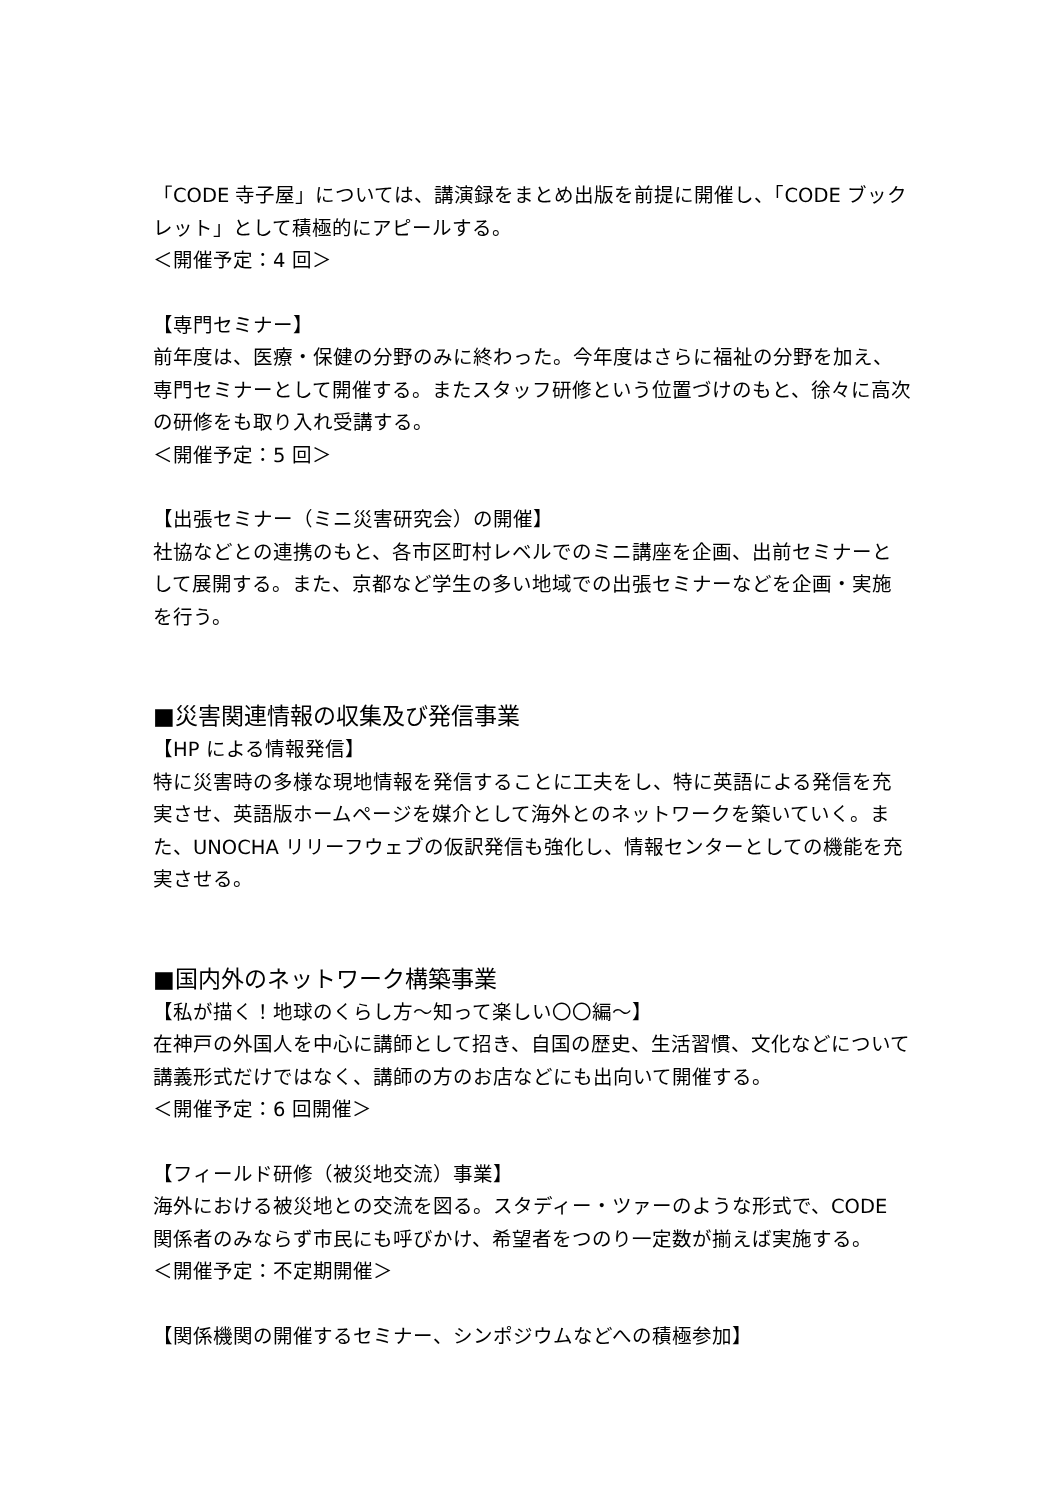「CODE 寺子屋」については、講演録をまとめ出版を前提に開催し、「CODE ブックレット」として積極的にアピールする。
＜開催予定：4 回＞
【専門セミナー】
前年度は、医療・保健の分野のみに終わった。今年度はさらに福祉の分野を加え、専門セミナーとして開催する。またスタッフ研修という位置づけのもと、徐々に高次の研修をも取り入れ受講する。
＜開催予定：5 回＞
【出張セミナー（ミニ災害研究会）の開催】
社協などとの連携のもと、各市区町村レベルでのミニ講座を企画、出前セミナーとして展開する。また、京都など学生の多い地域での出張セミナーなどを企画・実施を行う。
■災害関連情報の収集及び発信事業
【HP による情報発信】
特に災害時の多様な現地情報を発信することに工夫をし、特に英語による発信を充実させ、英語版ホームページを媒介として海外とのネットワークを築いていく。また、UNOCHA リリーフウェブの仮訳発信も強化し、情報センターとしての機能を充実させる。
■国内外のネットワーク構築事業
【私が描く！地球のくらし方～知って楽しい〇〇編～】
在神戸の外国人を中心に講師として招き、自国の歴史、生活習慣、文化などについて講義形式だけではなく、講師の方のお店などにも出向いて開催する。
＜開催予定：6 回開催＞
【フィールド研修（被災地交流）事業】
海外における被災地との交流を図る。スタディー・ツァーのような形式で、CODE 関係者のみならず市民にも呼びかけ、希望者をつのり一定数が揃えば実施する。
＜開催予定：不定期開催＞
【関係機関の開催するセミナー、シンポジウムなどへの積極参加】